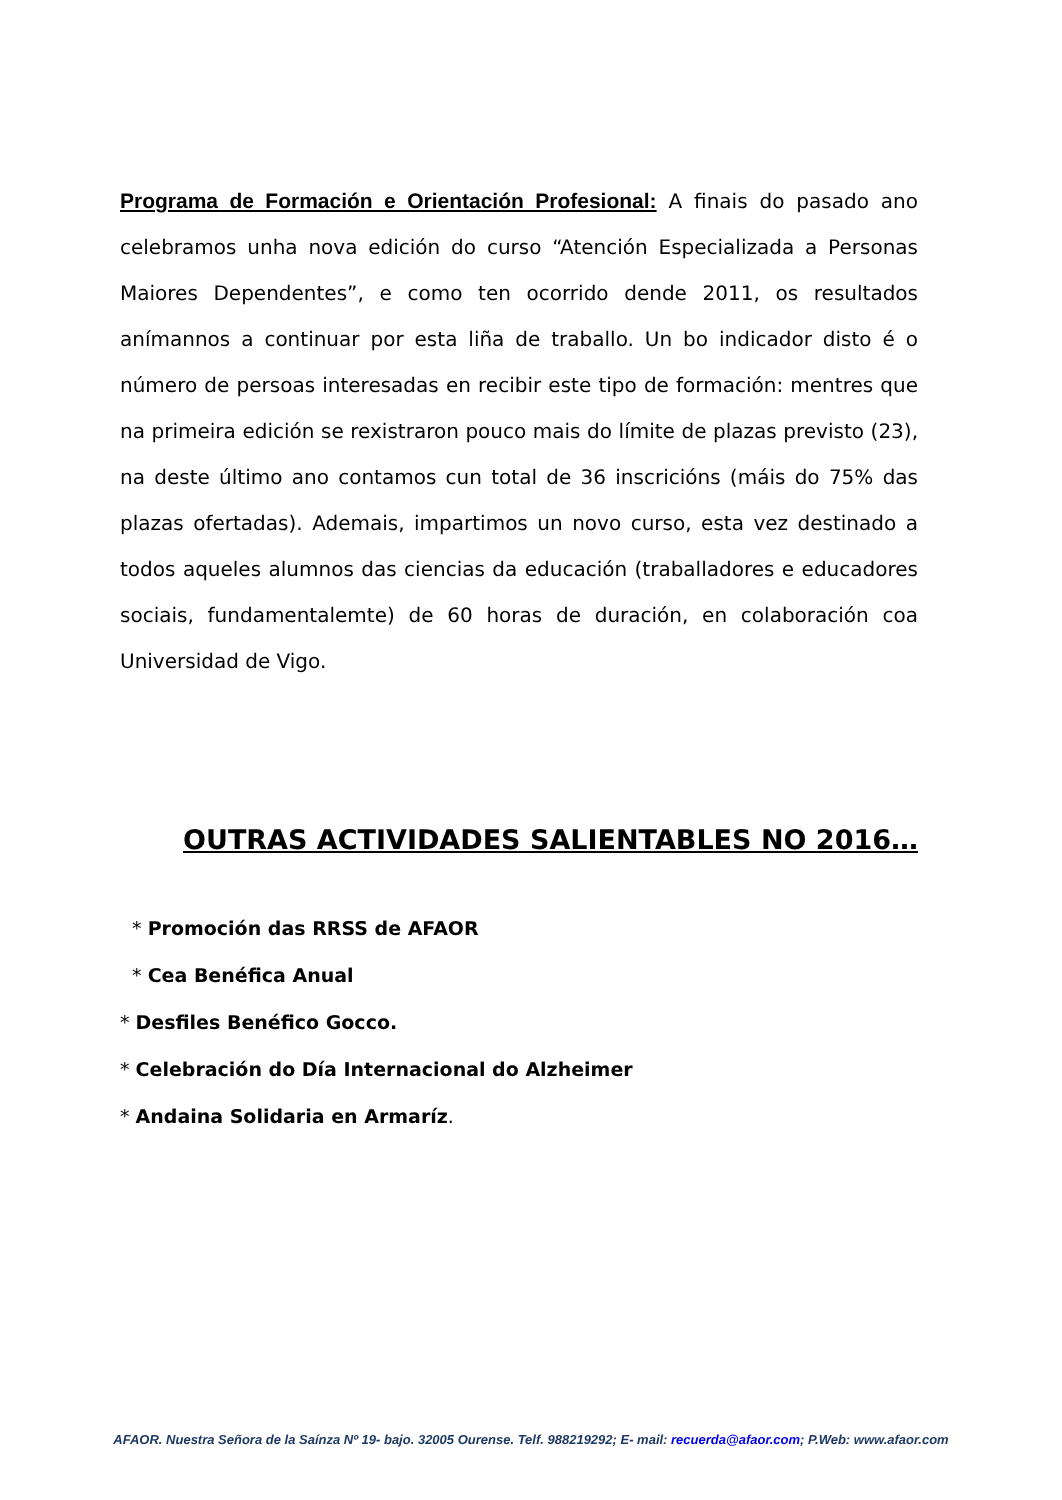Programa de Formación e Orientación Profesional: A finais do pasado ano celebramos unha nova edición do curso “Atención Especializada a Personas Maiores Dependentes”, e como ten ocorrido dende 2011, os resultados anímannos a continuar por esta liña de traballo. Un bo indicador disto é o número de persoas interesadas en recibir este tipo de formación: mentres que na primeira edición se rexistraron pouco mais do límite de plazas previsto (23), na deste último ano contamos cun total de 36 inscricións (máis do 75% das plazas ofertadas). Ademais, impartimos un novo curso, esta vez destinado a todos aqueles alumnos das ciencias da educación (traballadores e educadores sociais, fundamentalemte) de 60 horas de duración, en colaboración coa Universidad de Vigo.
OUTRAS ACTIVIDADES SALIENTABLES NO 2016…
* Promoción das RRSS de AFAOR
* Cea Benéfica Anual
* Desfiles Benéfico Gocco.
* Celebración do Día Internacional do Alzheimer
* Andaina Solidaria en Armaríz.
AFAOR. Nuestra Señora de la Saínza Nº 19- bajo. 32005 Ourense. Telf. 988219292; E- mail: recuerda@afaor.com; P.Web: www.afaor.com